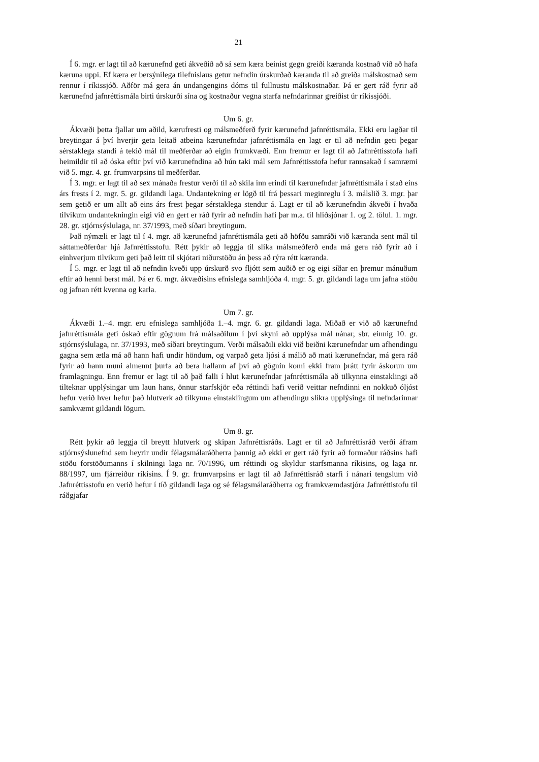21
Í 6. mgr. er lagt til að kærunefnd geti ákveðið að sá sem kæra beinist gegn greiði kæranda kostnað við að hafa kæruna uppi. Ef kæra er bersýnilega tilefnislaus getur nefndin úrskurðað kæranda til að greiða málskostnað sem rennur í ríkissjóð. Aðför má gera án undangengins dóms til fullnustu málskostnaðar. Þá er gert ráð fyrir að kærunefnd jafnréttismála birti úrskurði sína og kostnaður vegna starfa nefndarinnar greiðist úr ríkissjóði.
Um 6. gr.
Ákvæði þetta fjallar um aðild, kærufresti og málsmeðferð fyrir kærunefnd jafnréttismála. Ekki eru lagðar til breytingar á því hverjir geta leitað atbeina kærunefndar jafnréttismála en lagt er til að nefndin geti þegar sérstaklega standi á tekið mál til meðferðar að eigin frumkvæði. Enn fremur er lagt til að Jafnréttisstofa hafi heimildir til að óska eftir því við kærunefndina að hún taki mál sem Jafnréttisstofa hefur rannsakað í samræmi við 5. mgr. 4. gr. frumvarpsins til meðferðar.
Í 3. mgr. er lagt til að sex mánaða frestur verði til að skila inn erindi til kærunefndar jafnréttismála í stað eins árs frests í 2. mgr. 5. gr. gildandi laga. Undantekning er lögð til frá þessari meginreglu í 3. málslið 3. mgr. þar sem getið er um allt að eins árs frest þegar sérstaklega stendur á. Lagt er til að kærunefndin ákveði í hvaða tilvikum undantekningin eigi við en gert er ráð fyrir að nefndin hafi þar m.a. til hliðsjónar 1. og 2. tölul. 1. mgr. 28. gr. stjórnsýslulaga, nr. 37/1993, með síðari breytingum.
Það nýmæli er lagt til í 4. mgr. að kærunefnd jafnréttismála geti að höfðu samráði við kæranda sent mál til sáttameðferðar hjá Jafnréttisstofu. Rétt þykir að leggja til slíka málsmeðferð enda má gera ráð fyrir að í einhverjum tilvikum geti það leitt til skjótari niðurstöðu án þess að rýra rétt kæranda.
Í 5. mgr. er lagt til að nefndin kveði upp úrskurð svo fljótt sem auðið er og eigi síðar en þremur mánuðum eftir að henni berst mál. Þá er 6. mgr. ákvæðisins efnislega samhljóða 4. mgr. 5. gr. gildandi laga um jafna stöðu og jafnan rétt kvenna og karla.
Um 7. gr.
Ákvæði 1.–4. mgr. eru efnislega samhljóða 1.–4. mgr. 6. gr. gildandi laga. Miðað er við að kærunefnd jafnréttismála geti óskað eftir gögnum frá málsaðilum í því skyni að upplýsa mál nánar, sbr. einnig 10. gr. stjórnsýslulaga, nr. 37/1993, með síðari breytingum. Verði málsaðili ekki við beiðni kærunefndar um afhendingu gagna sem ætla má að hann hafi undir höndum, og varpað geta ljósi á málið að mati kærunefndar, má gera ráð fyrir að hann muni almennt þurfa að bera hallann af því að gögnin komi ekki fram þrátt fyrir áskorun um framlagningu. Enn fremur er lagt til að það falli í hlut kærunefndar jafnréttismála að tilkynna einstaklingi að tilteknar upplýsingar um laun hans, önnur starfskjör eða réttindi hafi verið veittar nefndinni en nokkuð óljóst hefur verið hver hefur það hlutverk að tilkynna einstaklingum um afhendingu slíkra upplýsinga til nefndarinnar samkvæmt gildandi lögum.
Um 8. gr.
Rétt þykir að leggja til breytt hlutverk og skipan Jafnréttisráðs. Lagt er til að Jafnréttisráð verði áfram stjórnsýslunefnd sem heyrir undir félagsmálaráðherra þannig að ekki er gert ráð fyrir að formaður ráðsins hafi stöðu forstöðumanns í skilningi laga nr. 70/1996, um réttindi og skyldur starfsmanna ríkisins, og laga nr. 88/1997, um fjárreiður ríkisins. Í 9. gr. frumvarpsins er lagt til að Jafnréttisráð starfi í nánari tengslum við Jafnréttisstofu en verið hefur í tíð gildandi laga og sé félagsmálaráðherra og framkvæmdastjóra Jafnréttistofu til ráðgjafar